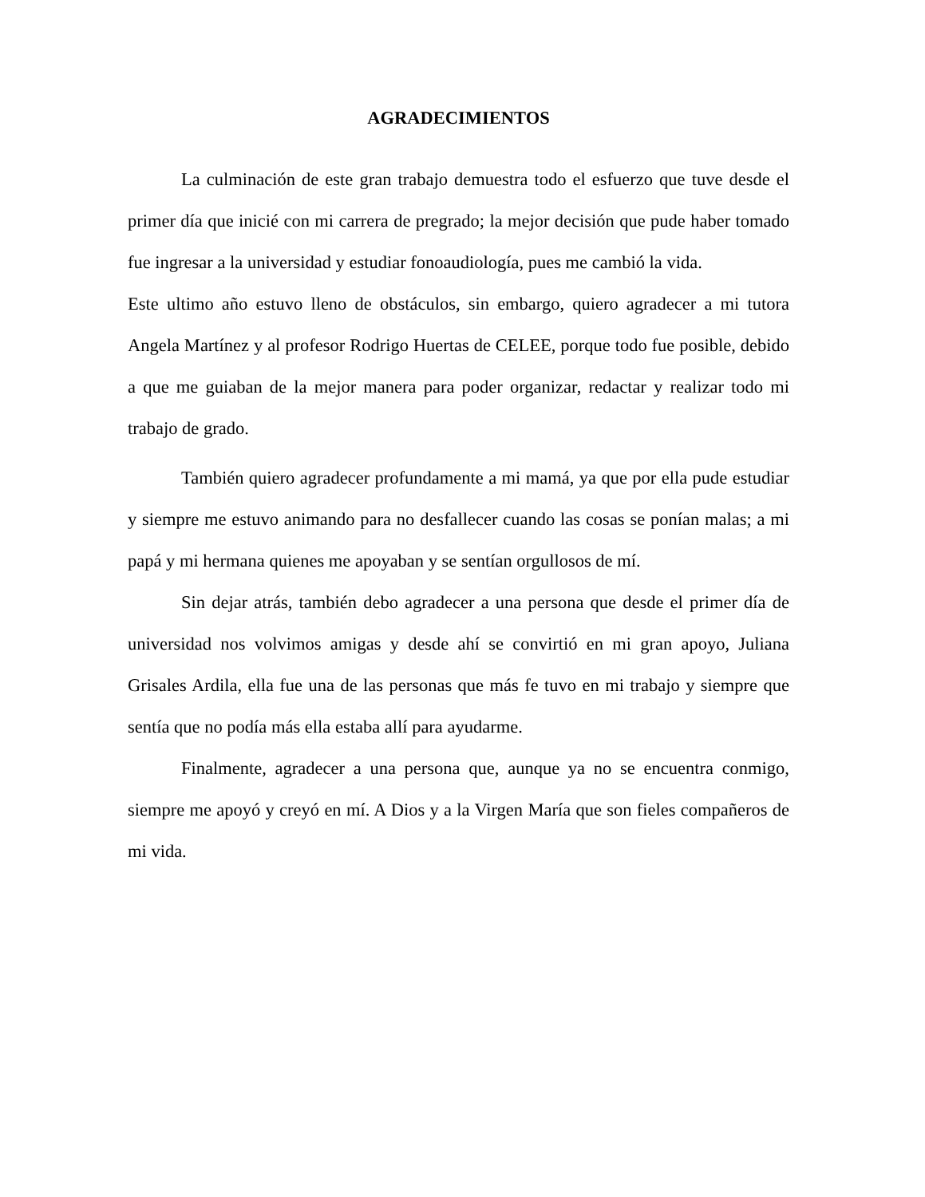AGRADECIMIENTOS
La culminación de este gran trabajo demuestra todo el esfuerzo que tuve desde el primer día que inicié con mi carrera de pregrado; la mejor decisión que pude haber tomado fue ingresar a la universidad y estudiar fonoaudiología, pues me cambió la vida.
Este ultimo año estuvo lleno de obstáculos, sin embargo, quiero agradecer a mi tutora Angela Martínez y al profesor Rodrigo Huertas de CELEE, porque todo fue posible, debido a que me guiaban de la mejor manera para poder organizar, redactar y realizar todo mi trabajo de grado.
También quiero agradecer profundamente a mi mamá, ya que por ella pude estudiar y siempre me estuvo animando para no desfallecer cuando las cosas se ponían malas; a mi papá y mi hermana quienes me apoyaban y se sentían orgullosos de mí.
Sin dejar atrás, también debo agradecer a una persona que desde el primer día de universidad nos volvimos amigas y desde ahí se convirtió en mi gran apoyo, Juliana Grisales Ardila, ella fue una de las personas que más fe tuvo en mi trabajo y siempre que sentía que no podía más ella estaba allí para ayudarme.
Finalmente, agradecer a una persona que, aunque ya no se encuentra conmigo, siempre me apoyó y creyó en mí. A Dios y a la Virgen María que son fieles compañeros de mi vida.